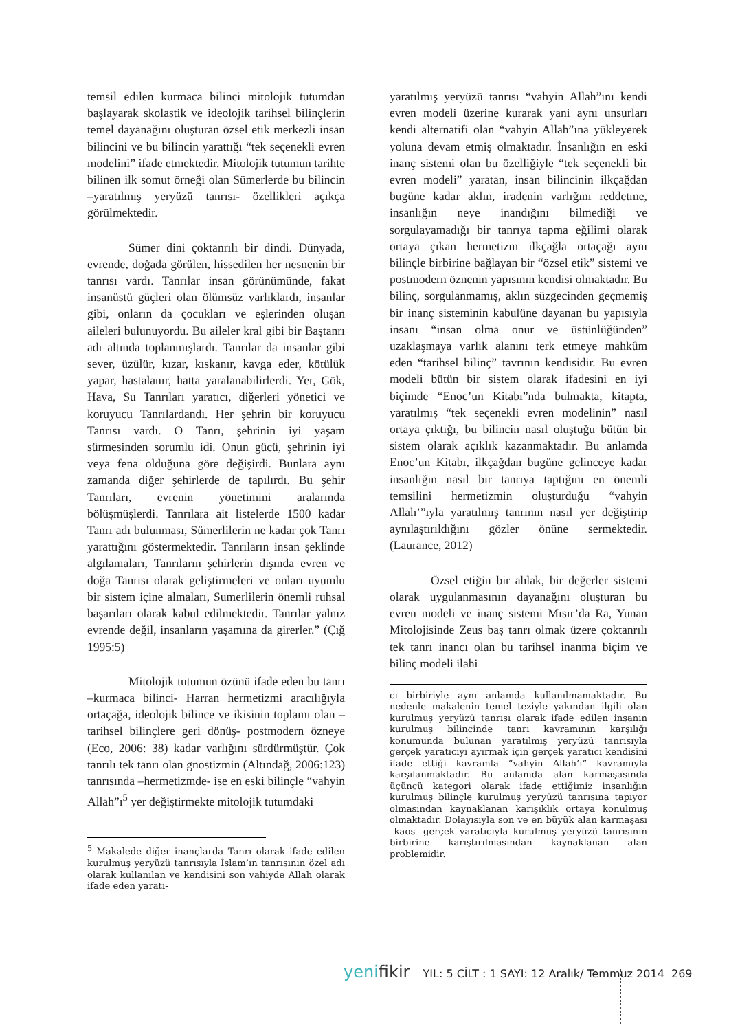temsil edilen kurmaca bilinci mitolojik tutumdan başlayarak skolastik ve ideolojik tarihsel bilinçlerin temel dayanağını oluşturan özsel etik merkezli insan bilincini ve bu bilincin yarattığı “tek seçenekli evren modelini” ifade etmektedir. Mitolojik tutumun tarihte bilinen ilk somut örneği olan Sümerlerde bu bilincin –yaratılmış yeryüzü tanrısı- özellikleri açıkça görülmektedir.
Sümer dini çoktanrılı bir dindi. Dünyada, evrende, doğada görülen, hissedilen her nesnenin bir tanrısı vardı. Tanrılar insan görünümünde, fakat insanüstü güçleri olan ölümsüz varlıklardı, insanlar gibi, onların da çocukları ve eşlerinden oluşan aileleri bulunuyordu. Bu aileler kral gibi bir Baştanrı adı altında toplanmışlardı. Tanrılar da insanlar gibi sever, üzülür, kızar, kıskanır, kavga eder, kötülük yapar, hastalanır, hatta yaralanabilirlerdi. Yer, Gök, Hava, Su Tanrıları yaratıcı, diğerleri yönetici ve koruyucu Tanrılardandı. Her şehrin bir koruyucu Tanrısı vardı. O Tanrı, şehrinin iyi yaşam sürmesinden sorumlu idi. Onun gücü, şehrinin iyi veya fena olduğuna göre değişirdi. Bunlara aynı zamanda diğer şehirlerde de tapılırdı. Bu şehir Tanrıları, evrenin yönetimini aralarında bölüşmüşlerdi. Tanrılara ait listelerde 1500 kadar Tanrı adı bulunması, Sümerlilerin ne kadar çok Tanrı yarattığını göstermektedir. Tanrıların insan şeklinde algılamaları, Tanrıların şehirlerin dışında evren ve doğa Tanrısı olarak geliştirmeleri ve onları uyumlu bir sistem içine almaları, Sumerlilerin önemli ruhsal başarıları olarak kabul edilmektedir. Tanrılar yalnız evrende değil, insanların yaşamına da girerler.” (Çığ 1995:5)
Mitolojik tutumun özünü ifade eden bu tanrı –kurmaca bilinci- Harran hermetizmi aracılığıyla ortaçağa, ideolojik bilince ve ikisinin toplamı olan –tarihsel bilinçlere geri dönüş- postmodern özneye (Eco, 2006: 38) kadar varlığını sürdürmüştür. Çok tanrılı tek tanrı olan gnostizmin (Altındağ, 2006:123) tanrısında –hermetizmde- ise en eski bilinçle “vahyin Allah”ı<sup>5</sup> yer değiştirmekte mitolojik tutumdaki
<sup>5</sup> Makalede diğer inançlarda Tanrı olarak ifade edilen kurulmuş yeryüzü tanrısıyla İslam’ın tanrısının özel adı olarak kullanılan ve kendisini son vahiyde Allah olarak ifade eden yaratı-
yaratılmış yeryüzü tanrısı “vahyin Allah”ını kendi evren modeli üzerine kurarak yani aynı unsurları kendi alternatifi olan “vahyin Allah”ına yükleyerek yoluna devam etmiş olmaktadır. İnsanlığın en eski inanç sistemi olan bu özelliğiyle “tek seçenekli bir evren modeli” yaratan, insan bilincinin ilkçağdan bugüne kadar aklın, iradenin varlığını reddetme, insanlığın neye inandığını bilmediği ve sorgulayamadığı bir tanrıya tapma eğilimi olarak ortaya çıkan hermetizm ilkçağla ortaçağı aynı bilinçle birbirine bağlayan bir “özsel etik” sistemi ve postmodern öznenin yapısının kendisi olmaktadır. Bu bilinç, sorgulanmamış, aklın süzgecinden geçmemiş bir inanç sisteminin kabulüne dayanan bu yapısıyla insanı “insan olma onur ve üstünlüğünden” uzaklaşmaya varlık alanını terk etmeye mahkûm eden “tarihsel bilinç” tavrının kendisidir. Bu evren modeli bütün bir sistem olarak ifadesini en iyi biçimde “Enoc’un Kitabı”nda bulmakta, kitapta, yaratılmış “tek seçenekli evren modelinin” nasıl ortaya çıktığı, bu bilincin nasıl oluştuğu bütün bir sistem olarak açıklık kazanmaktadır. Bu anlamda Enoc’un Kitabı, ilkçağdan bugüne gelinceye kadar insanlığın nasıl bir tanrıya taptığını en önemli temsilini hermetizmin oluşturduğu “vahyin Allah’”ıyla yaratılmış tanrının nasıl yer değiştirip aynılaştırıldığını gözler önüne sermektedir. (Laurance, 2012)
Özsel etiğin bir ahlak, bir değerler sistemi olarak uygulanmasının dayanağını oluşturan bu evren modeli ve inanç sistemi Mısır’da Ra, Yunan Mitolojisinde Zeus baş tanrı olmak üzere çoktanrılı tek tanrı inancı olan bu tarihsel inanma biçim ve bilinç modeli ilahi
cı birbiriyle aynı anlamda kullanılmamaktadır. Bu nedenle makalenin temel teziyle yakından ilgili olan kurulmuş yeryüzü tanrısı olarak ifade edilen insanın kurulmuş bilincinde tanrı kavramının karşılığı konumunda bulunan yaratılmış yeryüzü tanrısıyla gerçek yaratıcıyı ayırmak için gerçek yaratıcı kendisini ifade ettiği kavramla “vahyin Allah’ı” kavramıyla karşılanmaktadır. Bu anlamda alan karmaşasında üçüncü kategori olarak ifade ettiğimiz insanlığın kurulmuş bilinçle kurulmuş yeryüzü tanrısına tapıyor olmasından kaynaklanan karışıklık ortaya konulmuş olmaktadır. Dolayısıyla son ve en büyük alan karmaşası –kaos- gerçek yaratıcıyla kurulmuş yeryüzü tanrısının birbirine karıştırılmasından kaynaklanan alan problemidir.
yenifikir YIL: 5 CİLT : 1 SAYI: 12 Aralık/ Temmuz 2014 269